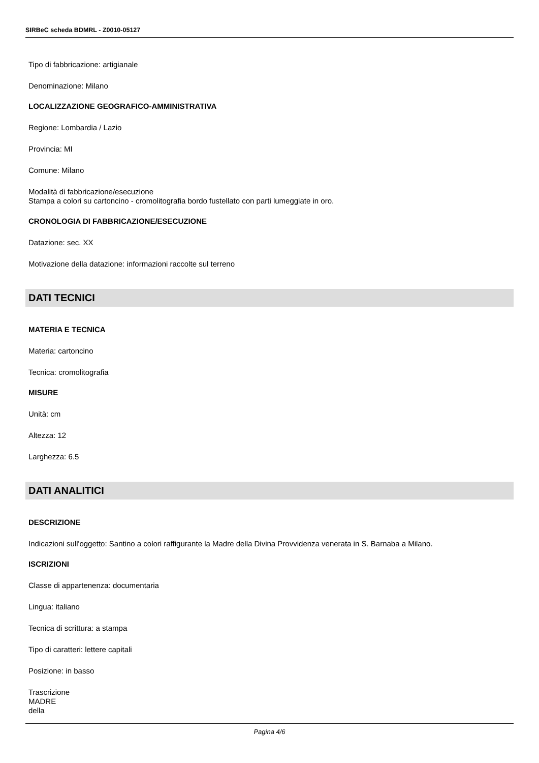SIRBeC scheda BDMRL - Z0010-05127
Tipo di fabbricazione: artigianale
Denominazione: Milano
LOCALIZZAZIONE GEOGRAFICO-AMMINISTRATIVA
Regione: Lombardia / Lazio
Provincia: MI
Comune: Milano
Modalità di fabbricazione/esecuzione
Stampa a colori su cartoncino - cromolitografia bordo fustellato con parti lumeggiate in oro.
CRONOLOGIA DI FABBRICAZIONE/ESECUZIONE
Datazione: sec. XX
Motivazione della datazione: informazioni raccolte sul terreno
DATI TECNICI
MATERIA E TECNICA
Materia: cartoncino
Tecnica: cromolitografia
MISURE
Unità: cm
Altezza: 12
Larghezza: 6.5
DATI ANALITICI
DESCRIZIONE
Indicazioni sull'oggetto: Santino a colori raffigurante la Madre della Divina Provvidenza venerata in S. Barnaba a Milano.
ISCRIZIONI
Classe di appartenenza: documentaria
Lingua: italiano
Tecnica di scrittura: a stampa
Tipo di caratteri: lettere capitali
Posizione: in basso
Trascrizione
MADRE
della
Pagina 4/6